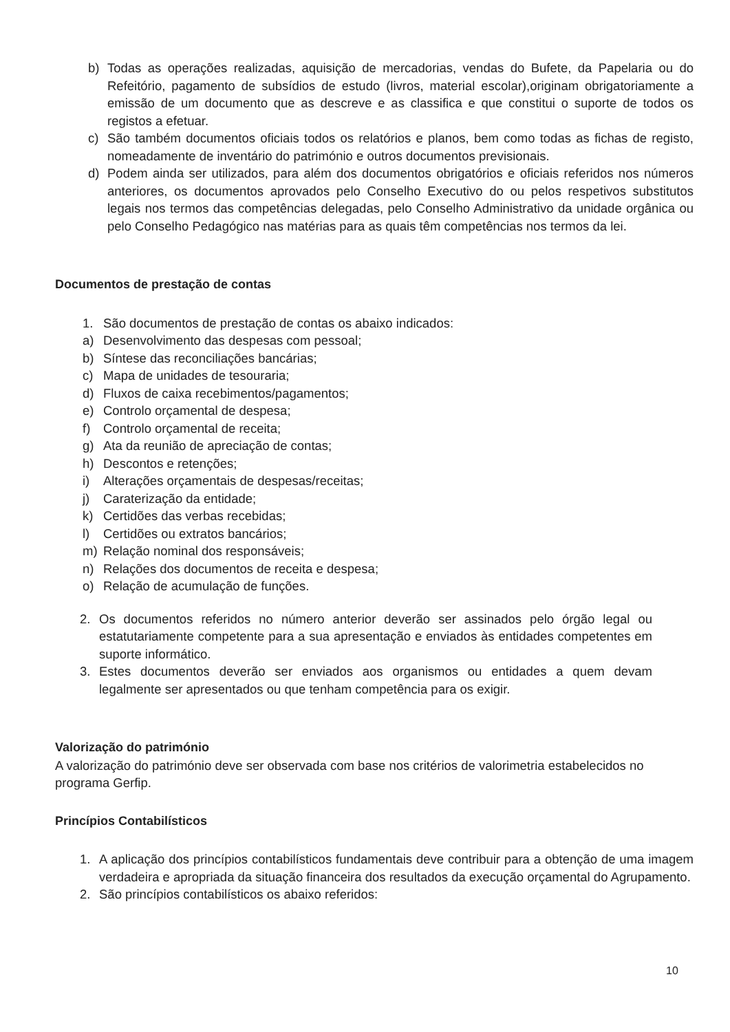b) Todas as operações realizadas, aquisição de mercadorias, vendas do Bufete, da Papelaria ou do Refeitório, pagamento de subsídios de estudo (livros, material escolar),originam obrigatoriamente a emissão de um documento que as descreve e as classifica e que constitui o suporte de todos os registos a efetuar.
c) São também documentos oficiais todos os relatórios e planos, bem como todas as fichas de registo, nomeadamente de inventário do património e outros documentos previsionais.
d) Podem ainda ser utilizados, para além dos documentos obrigatórios e oficiais referidos nos números anteriores, os documentos aprovados pelo Conselho Executivo do ou pelos respetivos substitutos legais nos termos das competências delegadas, pelo Conselho Administrativo da unidade orgânica ou pelo Conselho Pedagógico nas matérias para as quais têm competências nos termos da lei.
Documentos de prestação de contas
1. São documentos de prestação de contas os abaixo indicados:
a) Desenvolvimento das despesas com pessoal;
b) Síntese das reconciliações bancárias;
c) Mapa de unidades de tesouraria;
d) Fluxos de caixa recebimentos/pagamentos;
e) Controlo orçamental de despesa;
f) Controlo orçamental de receita;
g) Ata da reunião de apreciação de contas;
h) Descontos e retenções;
i) Alterações orçamentais de despesas/receitas;
j) Caraterização da entidade;
k) Certidões das verbas recebidas;
l) Certidões ou extratos bancários;
m) Relação nominal dos responsáveis;
n) Relações dos documentos de receita e despesa;
o) Relação de acumulação de funções.
2. Os documentos referidos no número anterior deverão ser assinados pelo órgão legal ou estatutariamente competente para a sua apresentação e enviados às entidades competentes em suporte informático.
3. Estes documentos deverão ser enviados aos organismos ou entidades a quem devam legalmente ser apresentados ou que tenham competência para os exigir.
Valorização do património
A valorização do património deve ser observada com base nos critérios de valorimetria estabelecidos no programa Gerfip.
Princípios Contabilísticos
1. A aplicação dos princípios contabilísticos fundamentais deve contribuir para a obtenção de uma imagem verdadeira e apropriada da situação financeira dos resultados da execução orçamental do Agrupamento.
2. São princípios contabilísticos os abaixo referidos:
10